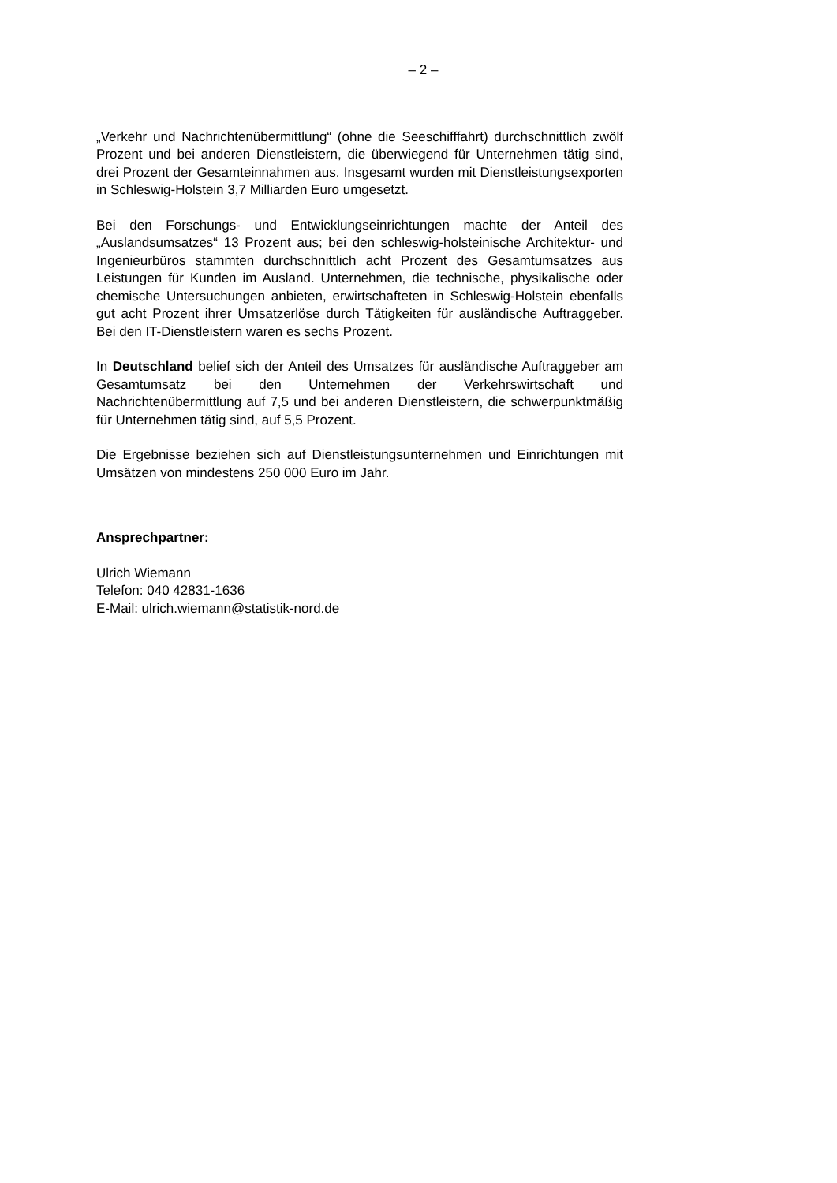– 2 –
„Verkehr und Nachrichtenübermittlung“ (ohne die Seeschifffahrt) durchschnittlich zwölf Prozent und bei anderen Dienstleistern, die überwiegend für Unternehmen tätig sind, drei Prozent der Gesamteinnahmen aus. Insgesamt wurden mit Dienstleistungsexporten in Schleswig-Holstein 3,7 Milliarden Euro umgesetzt.
Bei den Forschungs- und Entwicklungseinrichtungen machte der Anteil des „Auslandsumsatzes“ 13 Prozent aus; bei den schleswig-holsteinische Architektur- und Ingenieurbüros stammten durchschnittlich acht Prozent des Gesamtumsatzes aus Leistungen für Kunden im Ausland. Unternehmen, die technische, physikalische oder chemische Untersuchungen anbieten, erwirtschafteten in Schleswig-Holstein ebenfalls gut acht Prozent ihrer Umsatzerlöse durch Tätigkeiten für ausländische Auftraggeber. Bei den IT-Dienstleistern waren es sechs Prozent.
In Deutschland belief sich der Anteil des Umsatzes für ausländische Auftraggeber am Gesamtumsatz bei den Unternehmen der Verkehrswirtschaft und Nachrichtenübermittlung auf 7,5 und bei anderen Dienstleistern, die schwerpunktmäßig für Unternehmen tätig sind, auf 5,5 Prozent.
Die Ergebnisse beziehen sich auf Dienstleistungsunternehmen und Einrichtungen mit Umsätzen von mindestens 250 000 Euro im Jahr.
Ansprechpartner:
Ulrich Wiemann
Telefon: 040 42831-1636
E-Mail: ulrich.wiemann@statistik-nord.de